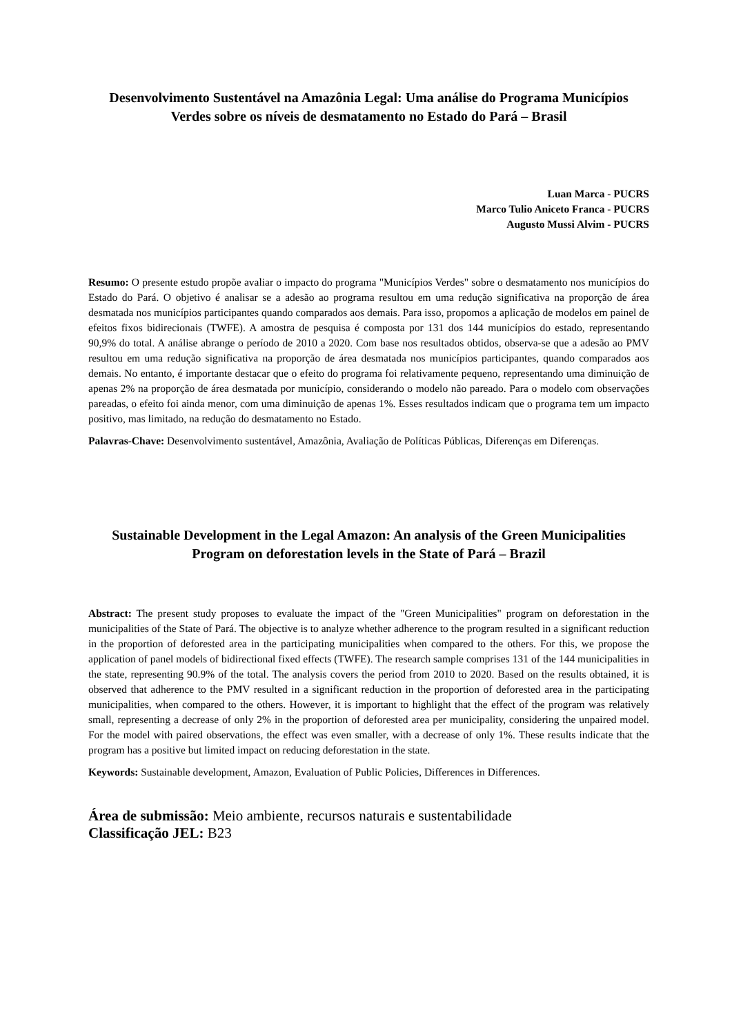Desenvolvimento Sustentável na Amazônia Legal: Uma análise do Programa Municípios Verdes sobre os níveis de desmatamento no Estado do Pará – Brasil
Luan Marca - PUCRS
Marco Tulio Aniceto Franca - PUCRS
Augusto Mussi Alvim - PUCRS
Resumo: O presente estudo propõe avaliar o impacto do programa "Municípios Verdes" sobre o desmatamento nos municípios do Estado do Pará. O objetivo é analisar se a adesão ao programa resultou em uma redução significativa na proporção de área desmatada nos municípios participantes quando comparados aos demais. Para isso, propomos a aplicação de modelos em painel de efeitos fixos bidirecionais (TWFE). A amostra de pesquisa é composta por 131 dos 144 municípios do estado, representando 90,9% do total. A análise abrange o período de 2010 a 2020. Com base nos resultados obtidos, observa-se que a adesão ao PMV resultou em uma redução significativa na proporção de área desmatada nos municípios participantes, quando comparados aos demais. No entanto, é importante destacar que o efeito do programa foi relativamente pequeno, representando uma diminuição de apenas 2% na proporção de área desmatada por município, considerando o modelo não pareado. Para o modelo com observações pareadas, o efeito foi ainda menor, com uma diminuição de apenas 1%. Esses resultados indicam que o programa tem um impacto positivo, mas limitado, na redução do desmatamento no Estado.
Palavras-Chave: Desenvolvimento sustentável, Amazônia, Avaliação de Políticas Públicas, Diferenças em Diferenças.
Sustainable Development in the Legal Amazon: An analysis of the Green Municipalities Program on deforestation levels in the State of Pará – Brazil
Abstract: The present study proposes to evaluate the impact of the "Green Municipalities" program on deforestation in the municipalities of the State of Pará. The objective is to analyze whether adherence to the program resulted in a significant reduction in the proportion of deforested area in the participating municipalities when compared to the others. For this, we propose the application of panel models of bidirectional fixed effects (TWFE). The research sample comprises 131 of the 144 municipalities in the state, representing 90.9% of the total. The analysis covers the period from 2010 to 2020. Based on the results obtained, it is observed that adherence to the PMV resulted in a significant reduction in the proportion of deforested area in the participating municipalities, when compared to the others. However, it is important to highlight that the effect of the program was relatively small, representing a decrease of only 2% in the proportion of deforested area per municipality, considering the unpaired model. For the model with paired observations, the effect was even smaller, with a decrease of only 1%. These results indicate that the program has a positive but limited impact on reducing deforestation in the state.
Keywords: Sustainable development, Amazon, Evaluation of Public Policies, Differences in Differences.
Área de submissão: Meio ambiente, recursos naturais e sustentabilidade
Classificação JEL: B23